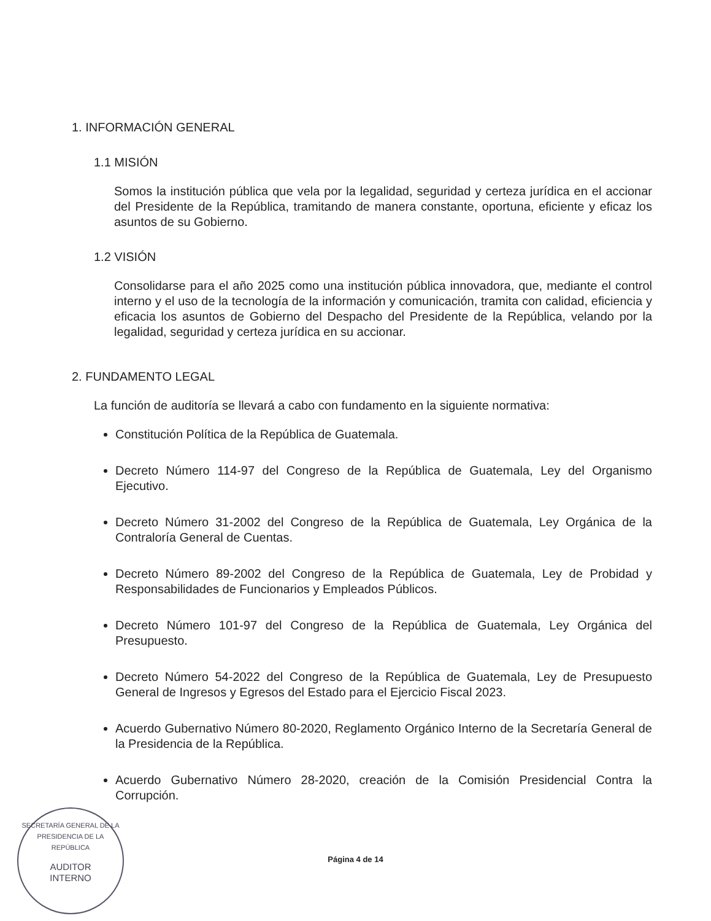1. INFORMACIÓN GENERAL
1.1 MISIÓN
Somos la institución pública que vela por la legalidad, seguridad y certeza jurídica en el accionar del Presidente de la República, tramitando de manera constante, oportuna, eficiente y eficaz los asuntos de su Gobierno.
1.2 VISIÓN
Consolidarse para el año 2025 como una institución pública innovadora, que, mediante el control interno y el uso de la tecnología de la información y comunicación, tramita con calidad, eficiencia y eficacia los asuntos de Gobierno del Despacho del Presidente de la República, velando por la legalidad, seguridad y certeza jurídica en su accionar.
2. FUNDAMENTO LEGAL
La función de auditoría se llevará a cabo con fundamento en la siguiente normativa:
Constitución Política de la República de Guatemala.
Decreto Número 114-97 del Congreso de la República de Guatemala, Ley del Organismo Ejecutivo.
Decreto Número 31-2002 del Congreso de la República de Guatemala, Ley Orgánica de la Contraloría General de Cuentas.
Decreto Número 89-2002 del Congreso de la República de Guatemala, Ley de Probidad y Responsabilidades de Funcionarios y Empleados Públicos.
Decreto Número 101-97 del Congreso de la República de Guatemala, Ley Orgánica del Presupuesto.
Decreto Número 54-2022 del Congreso de la República de Guatemala, Ley de Presupuesto General de Ingresos y Egresos del Estado para el Ejercicio Fiscal 2023.
Acuerdo Gubernativo Número 80-2020, Reglamento Orgánico Interno de la Secretaría General de la Presidencia de la República.
Acuerdo Gubernativo Número 28-2020, creación de la Comisión Presidencial Contra la Corrupción.
SECRETARÍA GENERAL DE LA PRESIDENCIA DE LA REPÚBLICA
AUDITOR
INTERNO
Página 4 de 14